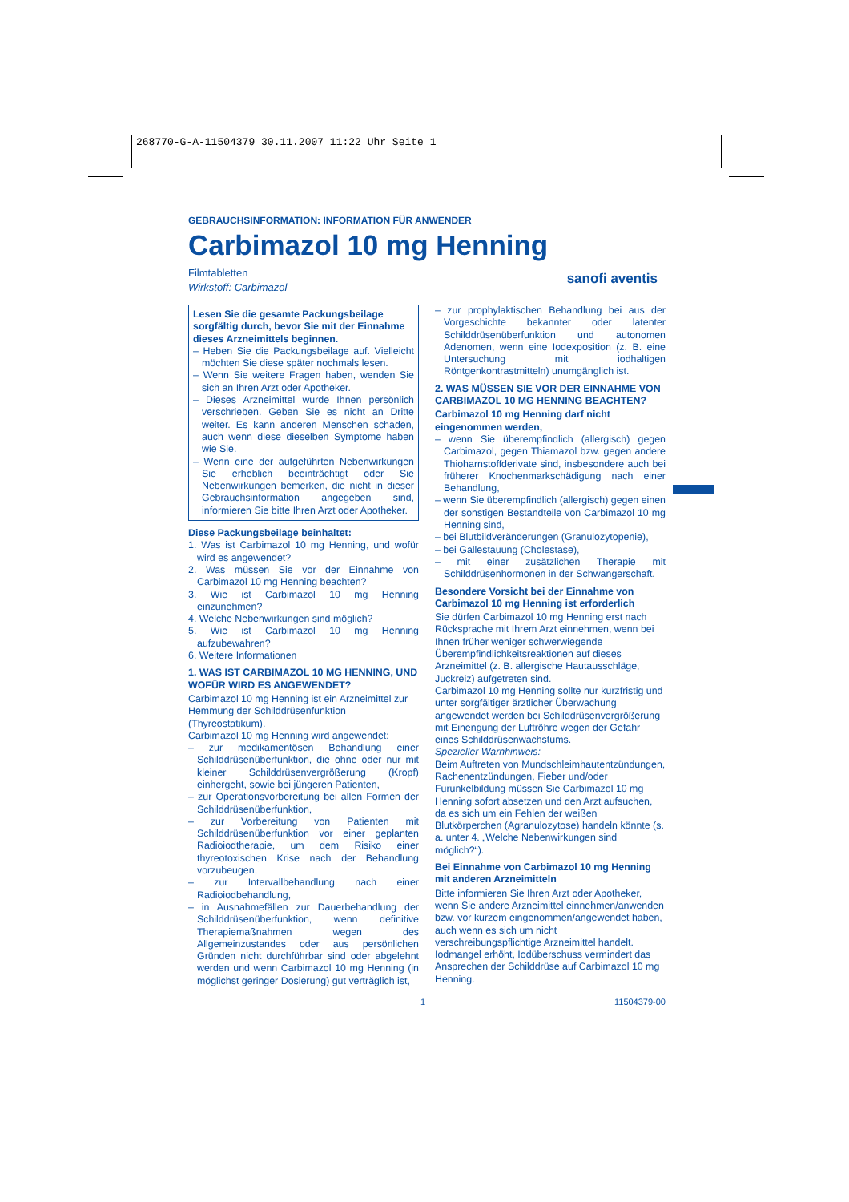268770-G-A-11504379 30.11.2007 11:22 Uhr Seite 1
GEBRAUCHSINFORMATION: INFORMATION FÜR ANWENDER
Carbimazol 10 mg Henning
Filmtabletten
Wirkstoff: Carbimazol
sanofi aventis
Lesen Sie die gesamte Packungsbeilage sorgfältig durch, bevor Sie mit der Einnahme dieses Arzneimittels beginnen.
– Heben Sie die Packungsbeilage auf. Vielleicht möchten Sie diese später nochmals lesen.
– Wenn Sie weitere Fragen haben, wenden Sie sich an Ihren Arzt oder Apotheker.
– Dieses Arzneimittel wurde Ihnen persönlich verschrieben. Geben Sie es nicht an Dritte weiter. Es kann anderen Menschen schaden, auch wenn diese dieselben Symptome haben wie Sie.
– Wenn eine der aufgeführten Nebenwirkungen Sie erheblich beeinträchtigt oder Sie Nebenwirkungen bemerken, die nicht in dieser Gebrauchsinformation angegeben sind, informieren Sie bitte Ihren Arzt oder Apotheker.
Diese Packungsbeilage beinhaltet:
1. Was ist Carbimazol 10 mg Henning, und wofür wird es angewendet?
2. Was müssen Sie vor der Einnahme von Carbimazol 10 mg Henning beachten?
3. Wie ist Carbimazol 10 mg Henning einzunehmen?
4. Welche Nebenwirkungen sind möglich?
5. Wie ist Carbimazol 10 mg Henning aufzubewahren?
6. Weitere Informationen
1. WAS IST CARBIMAZOL 10 MG HENNING, UND WOFÜR WIRD ES ANGEWENDET?
Carbimazol 10 mg Henning ist ein Arzneimittel zur Hemmung der Schilddrüsenfunktion (Thyreostatikum).
Carbimazol 10 mg Henning wird angewendet:
– zur medikamentösen Behandlung einer Schilddrüsenüberfunktion, die ohne oder nur mit kleiner Schilddrüsenvergrößerung (Kropf) einhergeht, sowie bei jüngeren Patienten,
– zur Operationsvorbereitung bei allen Formen der Schilddrüsenüberfunktion,
– zur Vorbereitung von Patienten mit Schilddrüsenüberfunktion vor einer geplanten Radioiodtherapie, um dem Risiko einer thyreotoxischen Krise nach der Behandlung vorzubeugen,
– zur Intervallbehandlung nach einer Radioiodbehandlung,
– in Ausnahmefällen zur Dauerbehandlung der Schilddrüsenüberfunktion, wenn definitive Therapiemaßnahmen wegen des Allgemeinzustandes oder aus persönlichen Gründen nicht durchführbar sind oder abgelehnt werden und wenn Carbimazol 10 mg Henning (in möglichst geringer Dosierung) gut verträglich ist,
– zur prophylaktischen Behandlung bei aus der Vorgeschichte bekannter oder latenter Schilddrüsenüberfunktion und autonomen Adenomen, wenn eine Iodexposition (z. B. eine Untersuchung mit iodhaltigen Röntgenkontrastmitteln) unumgänglich ist.
2. WAS MÜSSEN SIE VOR DER EINNAHME VON CARBIMAZOL 10 MG HENNING BEACHTEN?
Carbimazol 10 mg Henning darf nicht eingenommen werden,
– wenn Sie überempfindlich (allergisch) gegen Carbimazol, gegen Thiamazol bzw. gegen andere Thioharnstoffderivate sind, insbesondere auch bei früherer Knochenmarkschädigung nach einer Behandlung,
– wenn Sie überempfindlich (allergisch) gegen einen der sonstigen Bestandteile von Carbimazol 10 mg Henning sind,
– bei Blutbildveränderungen (Granulozytopenie),
– bei Gallestauung (Cholestase),
– mit einer zusätzlichen Therapie mit Schilddrüsenhormonen in der Schwangerschaft.
Besondere Vorsicht bei der Einnahme von Carbimazol 10 mg Henning ist erforderlich
Sie dürfen Carbimazol 10 mg Henning erst nach Rücksprache mit Ihrem Arzt einnehmen, wenn bei Ihnen früher weniger schwerwiegende Überempfindlichkeitsreaktionen auf dieses Arzneimittel (z. B. allergische Hautausschläge, Juckreiz) aufgetreten sind.
Carbimazol 10 mg Henning sollte nur kurzfristig und unter sorgfältiger ärztlicher Überwachung angewendet werden bei Schilddrüsenvergrößerung mit Einengung der Luftröhre wegen der Gefahr eines Schilddrüsenwachstums.
Spezieller Warnhinweis:
Beim Auftreten von Mundschleimhautentzündungen, Rachenentzündungen, Fieber und/oder Furunkelbildung müssen Sie Carbimazol 10 mg Henning sofort absetzen und den Arzt aufsuchen, da es sich um ein Fehlen der weißen Blutkörperchen (Agranulozytose) handeln könnte (s. a. unter 4. „Welche Nebenwirkungen sind möglich?“).
Bei Einnahme von Carbimazol 10 mg Henning mit anderen Arzneimitteln
Bitte informieren Sie Ihren Arzt oder Apotheker, wenn Sie andere Arzneimittel einnehmen/anwenden bzw. vor kurzem eingenommen/angewendet haben, auch wenn es sich um nicht verschreibungspflichtige Arzneimittel handelt.
Iodmangel erhöht, Iodüberschuss vermindert das Ansprechen der Schilddrüse auf Carbimazol 10 mg Henning.
1 11504379-00